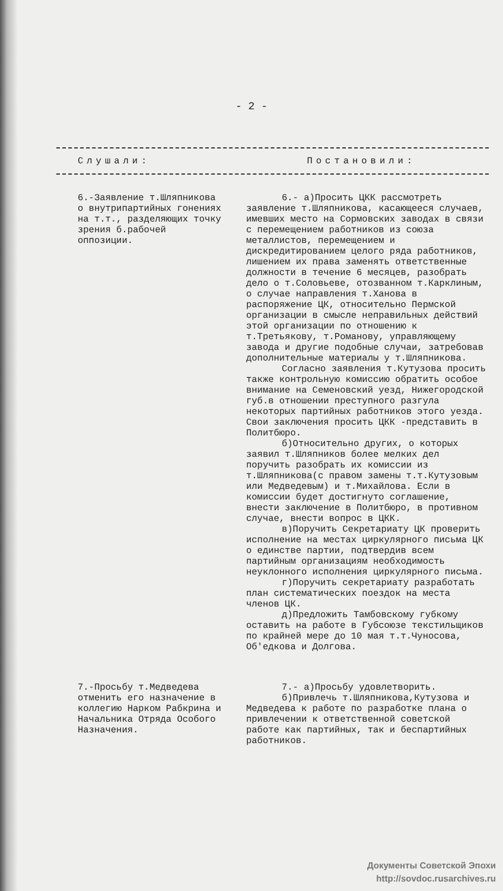- 2 -
Слушали: Постановили:
6.-Заявление т.Шляпникова о внутрипартийных гонениях на т.т., разделяющих точку зрения б.рабочей оппозиции.
6.- а)Просить ЦКК рассмотреть заявление т.Шляпникова, касающееся случаев, имевших место на Сормовских заводах в связи с перемещением работников из союза металлистов, перемещением и дискредитированием целого ряда работников, лишением их права заменять ответственные должности в течение 6 месяцев, разобрать дело о т.Соловьеве, отозванном т.Карклиным, о случае направления т.Ханова в распоряжение ЦК, относительно Пермской организации в смысле неправильных действий этой организации по отношению к т.Третьякову, т.Романову, управляющему завода и другие подобные случаи, затребовав дополнительные материалы у т.Шляпникова.
Согласно заявления т.Кутузова просить также контрольную комиссию обратить особое внимание на Семеновский уезд, Нижегородской губ.в отношении преступного разгула некоторых партийных работников этого уезда. Свои заключения просить ЦКК -представить в Политбюро.
б)Относительно других, о которых заявил т.Шляпников более мелких дел поручить разобрать их комиссии из т.Шляпникова(с правом замены т.т.Кутузовым или Медведевым) и т.Михайлова. Если в комиссии будет достигнуто соглашение, внести заключение в Политбюро, в противном случае, внести вопрос в ЦКК.
в)Поручить Секретариату ЦК проверить исполнение на местах циркулярного письма ЦК о единстве партии, подтвердив всем партийным организациям необходимость неуклонного исполнения циркулярного письма.
г)Поручить секретариату разработать план систематических поездок на места членов ЦК.
д)Предложить Тамбовскому губкому оставить на работе в Губсоюзе текстильщиков по крайней мере до 10 мая т.т.Чуносова, Об'едкова и Долгова.
7.-Просьбу т.Медведева отменить его назначение в коллегию Нарком Рабкрина и Начальника Отряда Особого Назначения.
7.- а)Просьбу удовлетворить.
б)Привлечь т.Шляпникова,Кутузова и Медведева к работе по разработке плана о привлечении к ответственной советской работе как партийных, так и беспартийных работников.
Документы Советской Эпохи
http://sovdoc.rusarchives.ru